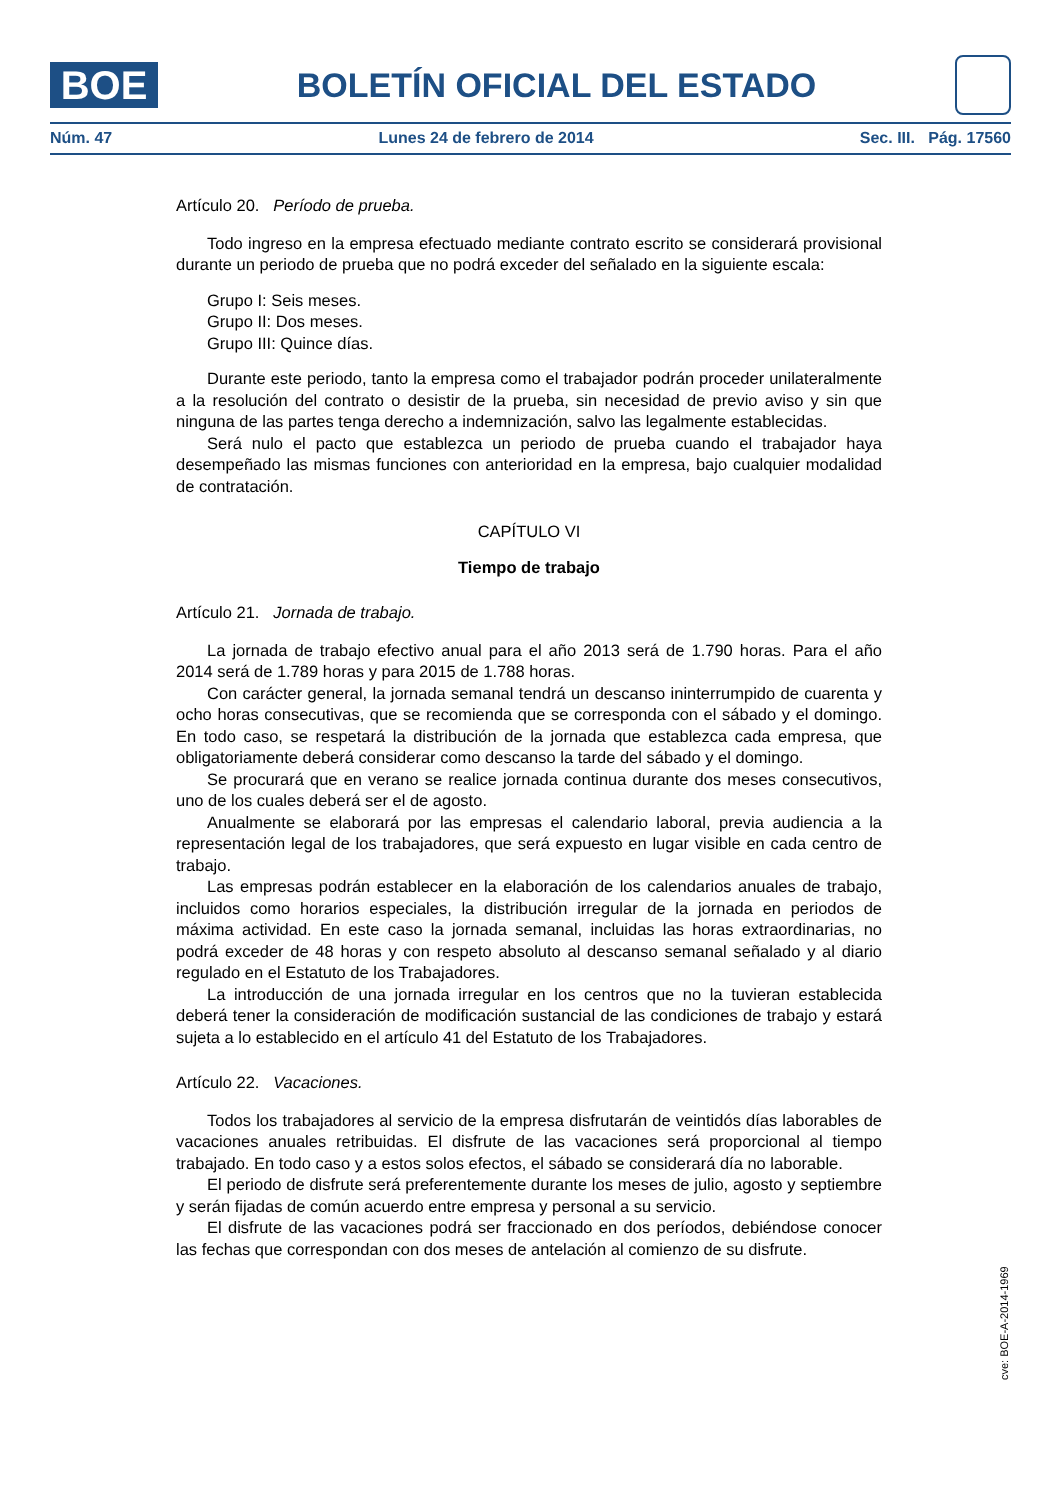BOE
BOLETÍN OFICIAL DEL ESTADO
Núm. 47 Lunes 24 de febrero de 2014 Sec. III. Pág. 17560
Artículo 20. Período de prueba.
Todo ingreso en la empresa efectuado mediante contrato escrito se considerará provisional durante un periodo de prueba que no podrá exceder del señalado en la siguiente escala:
Grupo I: Seis meses.
Grupo II: Dos meses.
Grupo III: Quince días.
Durante este periodo, tanto la empresa como el trabajador podrán proceder unilateralmente a la resolución del contrato o desistir de la prueba, sin necesidad de previo aviso y sin que ninguna de las partes tenga derecho a indemnización, salvo las legalmente establecidas.
Será nulo el pacto que establezca un periodo de prueba cuando el trabajador haya desempeñado las mismas funciones con anterioridad en la empresa, bajo cualquier modalidad de contratación.
CAPÍTULO VI
Tiempo de trabajo
Artículo 21. Jornada de trabajo.
La jornada de trabajo efectivo anual para el año 2013 será de 1.790 horas. Para el año 2014 será de 1.789 horas y para 2015 de 1.788 horas.
Con carácter general, la jornada semanal tendrá un descanso ininterrumpido de cuarenta y ocho horas consecutivas, que se recomienda que se corresponda con el sábado y el domingo. En todo caso, se respetará la distribución de la jornada que establezca cada empresa, que obligatoriamente deberá considerar como descanso la tarde del sábado y el domingo.
Se procurará que en verano se realice jornada continua durante dos meses consecutivos, uno de los cuales deberá ser el de agosto.
Anualmente se elaborará por las empresas el calendario laboral, previa audiencia a la representación legal de los trabajadores, que será expuesto en lugar visible en cada centro de trabajo.
Las empresas podrán establecer en la elaboración de los calendarios anuales de trabajo, incluidos como horarios especiales, la distribución irregular de la jornada en periodos de máxima actividad. En este caso la jornada semanal, incluidas las horas extraordinarias, no podrá exceder de 48 horas y con respeto absoluto al descanso semanal señalado y al diario regulado en el Estatuto de los Trabajadores.
La introducción de una jornada irregular en los centros que no la tuvieran establecida deberá tener la consideración de modificación sustancial de las condiciones de trabajo y estará sujeta a lo establecido en el artículo 41 del Estatuto de los Trabajadores.
Artículo 22. Vacaciones.
Todos los trabajadores al servicio de la empresa disfrutarán de veintidós días laborables de vacaciones anuales retribuidas. El disfrute de las vacaciones será proporcional al tiempo trabajado. En todo caso y a estos solos efectos, el sábado se considerará día no laborable.
El periodo de disfrute será preferentemente durante los meses de julio, agosto y septiembre y serán fijadas de común acuerdo entre empresa y personal a su servicio.
El disfrute de las vacaciones podrá ser fraccionado en dos períodos, debiéndose conocer las fechas que correspondan con dos meses de antelación al comienzo de su disfrute.
cve: BOE-A-2014-1969